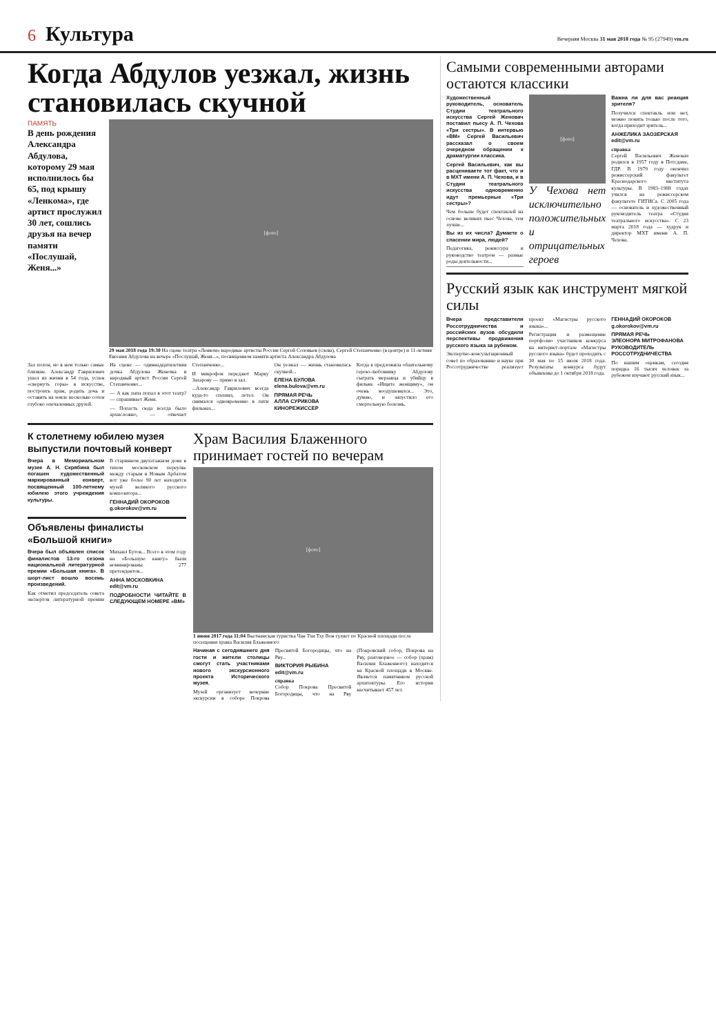6 Культура Вечерняя Москва 31 мая 2018 года № 95 (27949) vm.ru
Когда Абдулов уезжал, жизнь становилась скучной
ПАМЯТЬ
В день рождения Александра Абдулова, которому 29 мая исполнилось бы 65, под крышу «Ленкома», где артист прослужил 30 лет, сошлись друзья на вечер памяти «Послушай, Женя...»
[фото]
29 мая 2018 года 19:30 На сцене театра «Ленком» народные артисты России Сергей Соловьев (слева), Сергей Степанченко (в центре) и 11-летняя Евгения Абдулова на вечере «Послушай, Женя...», посвященном памяти артиста Александра Абдулова
Зал полон, но в нем только самые близкие. Александр Гаврилович ушел из жизни в 54 года, успев «свернуть горы» в искусстве, построить храм, родить дочь и оставить на земле несколько сотен глубоко опечаленных друзей.
На сцене — одиннадцатилетняя дочка Абдулова Женечка и народный артист России Сергей Степанченко...
— А как папа попал в этот театр? — спрашивает Женя.
— Попасть сюда всегда было архисложно, — отвечает Степанченко...
И микрофон передают Марку Захарову — прямо в зал.
...Александр Гаврилович всегда куда-то спешил, летел. Он снимался одновременно в пяти фильмах...
Он уезжал — жизнь становилась скучной...
ЕЛЕНА БУЛОВА
elena.bulova@vm.ru
ПРЯМАЯ РЕЧЬ
АЛЛА СУРИКОВА
КИНОРЕЖИССЕР
Когда я предложила обаятельному герою-любовнику Абдулову сыграть мерзавца и убийцу в фильме «Ищите женщину», он очень воодушевился... Это, думаю, и запустило его смертельную болезнь.
К столетнему юбилею музея выпустили почтовый конверт
Вчера в Мемориальном музее А. Н. Скрябина был погашен художественный маркированный конверт, посвященный 100-летнему юбилею этого учреждения культуры.
В старинном двухэтажном доме в тихом московском переулке между старым и Новым Арбатом вот уже более 90 лет находится музей великого русского композитора...
ГЕННАДИЙ ОКОРОКОВ
g.okorokov@vm.ru
Объявлены финалисты «Большой книги»
Вчера был объявлен список финалистов 13-го сезона национальной литературной премии «Большая книга». В шорт-лист вошло восемь произведений.
Как отметил председатель совета экспертов литературной премии Михаил Бутов... Всего в этом году на «Большую книгу» были номинированы 277 претендентов...
АННА МОСКОВКИНА
edit@vm.ru
ПОДРОБНОСТИ ЧИТАЙТЕ В СЛЕДУЮЩЕМ НОМЕРЕ «ВМ»
Храм Василия Блаженного принимает гостей по вечерам
[фото]
1 июня 2017 года 11:04 Вьетнамская туристка Чан Тхи Тху Вон гуляет по Красной площади после посещения храма Василия Блаженного
Начиная с сегодняшнего дня гости и жители столицы смогут стать участниками нового экскурсионного проекта Исторического музея.
Музей организует вечерние экскурсии в соборе Покрова Пресвятой Богородицы, что на Рву...
ВИКТОРИЯ РЫБИНА
edit@vm.ru
справка
Собор Покрова Пресвятой Богородицы, что на Рву (Покровский собор, Покрова на Рву, разговорное — собор (храм) Василия Блаженного) находится на Красной площади в Москве. Является памятником русской архитектуры. Его история насчитывает 457 лет.
Самыми современными авторами остаются классики
Художественный руководитель, основатель Студии театрального искусства Сергей Женовач поставил пьесу А. П. Чехова «Три сестры». В интервью «ВМ» Сергей Васильевич рассказал о своем очередном обращении к драматургии классика.
Сергей Васильевич, как вы расцениваете тот факт, что и в МХТ имени А. П. Чехова, и в Студии театрального искусства одновременно идут премьерные «Три сестры»?
Чем больше будет спектаклей на основе великих пьес Чехова, тем лучше...
Вы из их числа? Думаете о спасении мира, людей?
Педагогика, режиссура и руководство театром — разные роды деятельности...
[фото]
У Чехова нет исключительно положительных и отрицательных героев
Важна ли для вас реакция зрителя?
Получился спектакль или нет, можно понять только после того, когда приходит зритель...
АНЖЕЛИКА ЗАОЗЕРСКАЯ
edit@vm.ru
справка
Сергей Васильевич Женовач родился в 1957 году в Потсдаме, ГДР. В 1979 году окончил режиссерский факультет Краснодарского института культуры. В 1983–1988 годах учился на режиссерском факультете ГИТИСа. С 2005 года — основатель и художественный руководитель театра «Студия театрального искусства». С 23 марта 2018 года — худрук и директор МХТ имени А. П. Чехова.
Русский язык как инструмент мягкой силы
Вчера представители Россотрудничества и российских вузов обсудили перспективы продвижения русского языка за рубежом.
Экспертно-консультационный совет по образованию и науке при Россотрудничестве реализует проект «Магистры русского языка»...
Регистрация и размещение портфолио участников конкурса на интернет-портале «Магистры русского языка» будет проходить с 30 мая по 15 июля 2018 года. Результаты конкурса будут объявлены до 1 октября 2018 года.
ГЕННАДИЙ ОКОРОКОВ
g.okorokov@vm.ru
ПРЯМАЯ РЕЧЬ
ЭЛЕОНОРА МИТРОФАНОВА
РУКОВОДИТЕЛЬ РОССОТРУДНИЧЕСТВА
По нашим оценкам, сегодня порядка 16 тысяч человек за рубежом изучают русский язык...